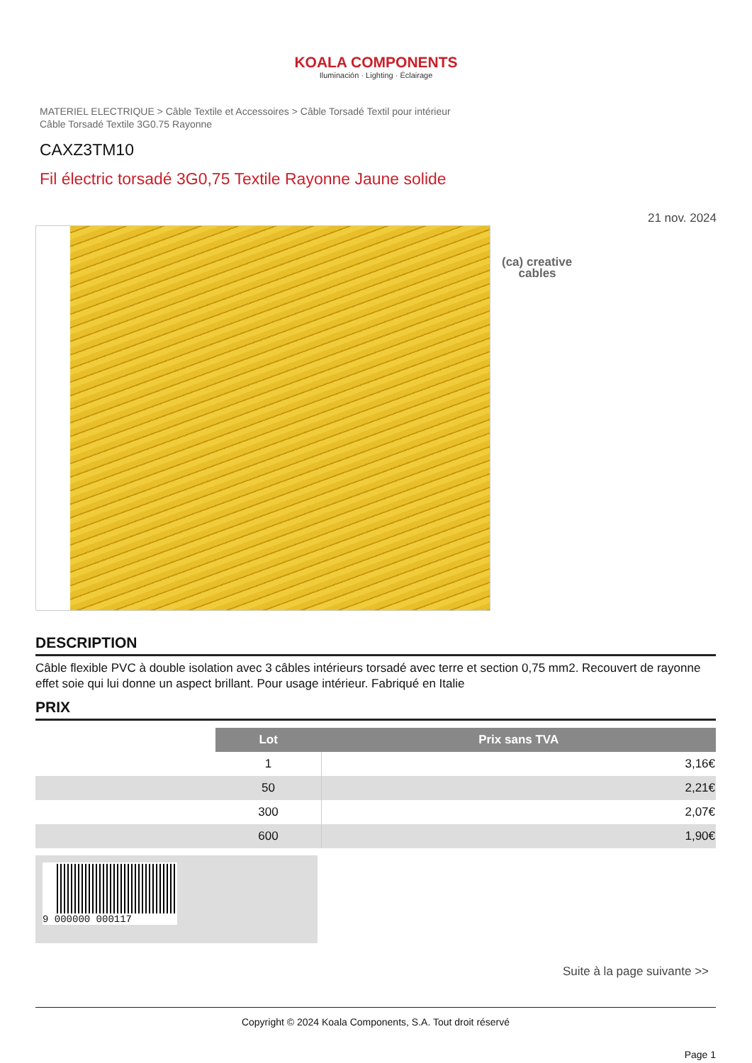KOALA COMPONENTS
Iluminación · Lighting · Éclairage
MATERIEL ELECTRIQUE > Câble Textile et Accessoires > Câble Torsadé Textil pour intérieur
Câble Torsadé Textile 3G0.75 Rayonne
CAXZ3TM10
Fil électric torsadé 3G0,75 Textile Rayonne Jaune solide
21 nov. 2024
(ca) creative
cables
DESCRIPTION
Câble flexible PVC à double isolation avec 3 câbles intérieurs torsadé avec terre et section 0,75 mm2. Recouvert de rayonne effet soie qui lui donne un aspect brillant. Pour usage intérieur. Fabriqué en Italie
PRIX
| | Lot | Prix sans TVA |
| | 1 | 3,16€ |
| | 50 | 2,21€ |
| | 300 | 2,07€ |
| | 600 | 1,90€ |
9 000000 000117
Suite à la page suivante >>
Copyright © 2024 Koala Components, S.A. Tout droit réservé
Page 1